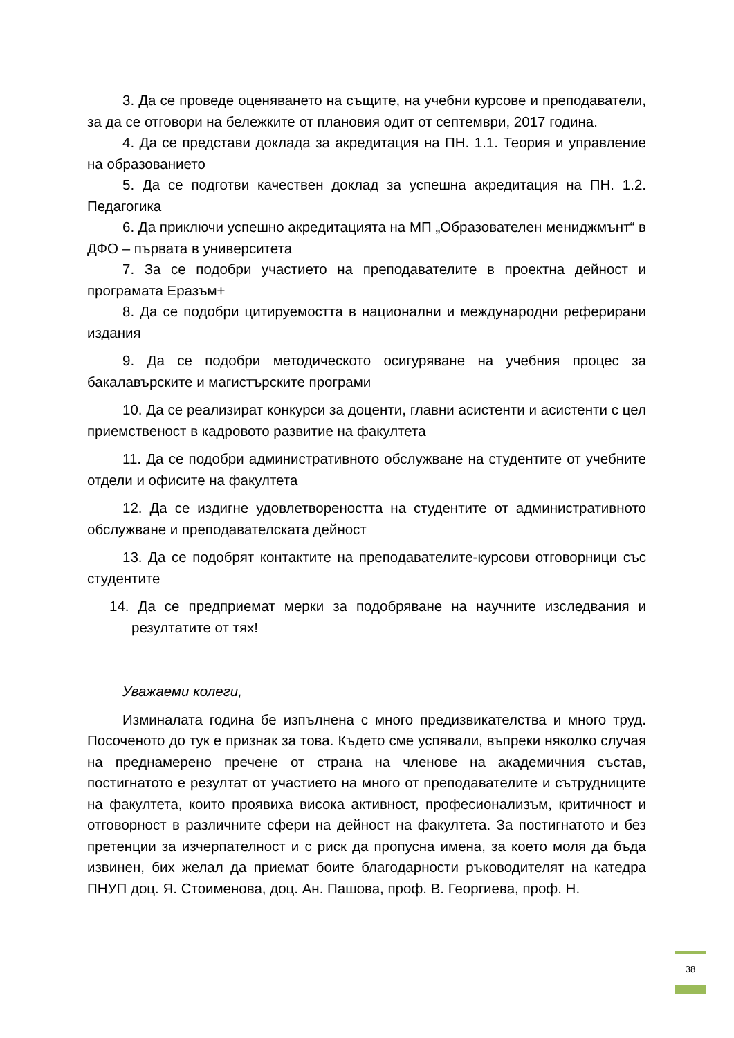3. Да се проведе оценяването на същите, на учебни курсове и преподаватели, за да се отговори на бележките от плановия одит от септември, 2017 година.
4. Да се представи доклада за акредитация на ПН. 1.1. Теория и управление на образованието
5. Да се подготви качествен доклад за успешна акредитация на ПН. 1.2. Педагогика
6. Да приключи успешно акредитацията на МП „Образователен мениджмънт“ в ДФО – първата в университета
7. За се подобри участието на преподавателите в проектна дейност и програмата Еразъм+
8. Да се подобри цитируемостта в национални и международни реферирани издания
9. Да се подобри методическото осигуряване на учебния процес за бакалавърските и магистърските програми
10. Да се реализират конкурси за доценти, главни асистенти и асистенти с цел приемственост в кадровото развитие на факултета
11. Да се подобри административното обслужване на студентите от учебните отдели и офисите на факултета
12. Да се издигне удовлетвореността на студентите от административното обслужване и преподавателската дейност
13. Да се подобрят контактите на преподавателите-курсови отговорници със студентите
14. Да се предприемат мерки за подобряване на научните изследвания и резултатите от тях!
Уважаеми колеги,
Изминалата година бе изпълнена с много предизвикателства и много труд. Посоченото до тук е признак за това. Където сме успявали, въпреки няколко случая на преднамерено пречене от страна на членове на академичния състав, постигнатото е резултат от участието на много от преподавателите и сътрудниците на факултета, които проявиха висока активност, професионализъм, критичност и отговорност в различните сфери на дейност на факултета. За постигнатото и без претенции за изчерпателност и с риск да пропусна имена, за което моля да бъда извинен, бих желал да приемат боите благодарности ръководителят на катедра ПНУП доц. Я. Стоименова, доц. Ан. Пашова, проф. В. Георгиева, проф. Н.
38